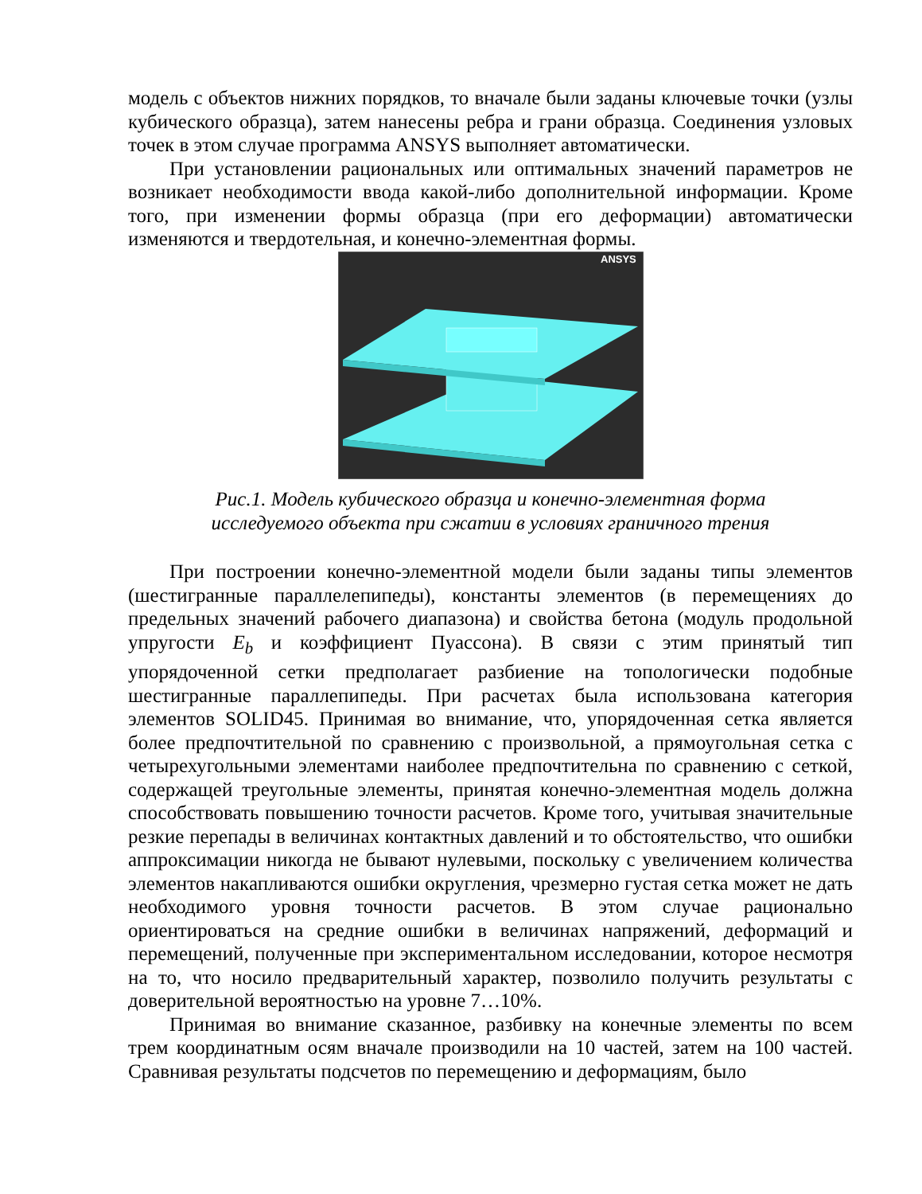модель с объектов нижних порядков, то вначале были заданы ключевые точки (узлы кубического образца), затем нанесены ребра и грани образца. Соединения узловых точек в этом случае программа ANSYS выполняет автоматически.
При установлении рациональных или оптимальных значений параметров не возникает необходимости ввода какой-либо дополнительной информации. Кроме того, при изменении формы образца (при его деформации) автоматически изменяются и твердотельная, и конечно-элементная формы.
ANSYS
Рис.1. Модель кубического образца и конечно-элементная форма
исследуемого объекта при сжатии в условиях граничного трения
При построении конечно-элементной модели были заданы типы элементов (шестигранные параллелепипеды), константы элементов (в перемещениях до предельных значений рабочего диапазона) и свойства бетона (модуль продольной упругости E<sub>b</sub> и коэффициент Пуассона). В связи с этим принятый тип упорядоченной сетки предполагает разбиение на топологически подобные шестигранные параллепипеды. При расчетах была использована категория элементов SOLID45. Принимая во внимание, что, упорядоченная сетка является более предпочтительной по сравнению с произвольной, а прямоугольная сетка с четырехугольными элементами наиболее предпочтительна по сравнению с сеткой, содержащей треугольные элементы, принятая конечно-элементная модель должна способствовать повышению точности расчетов. Кроме того, учитывая значительные резкие перепады в величинах контактных давлений и то обстоятельство, что ошибки аппроксимации никогда не бывают нулевыми, поскольку с увеличением количества элементов накапливаются ошибки округления, чрезмерно густая сетка может не дать необходимого уровня точности расчетов. В этом случае рационально ориентироваться на средние ошибки в величинах напряжений, деформаций и перемещений, полученные при экспериментальном исследовании, которое несмотря на то, что носило предварительный характер, позволило получить результаты с доверительной вероятностью на уровне 7…10%.
Принимая во внимание сказанное, разбивку на конечные элементы по всем трем координатным осям вначале производили на 10 частей, затем на 100 частей. Сравнивая результаты подсчетов по перемещению и деформациям, было